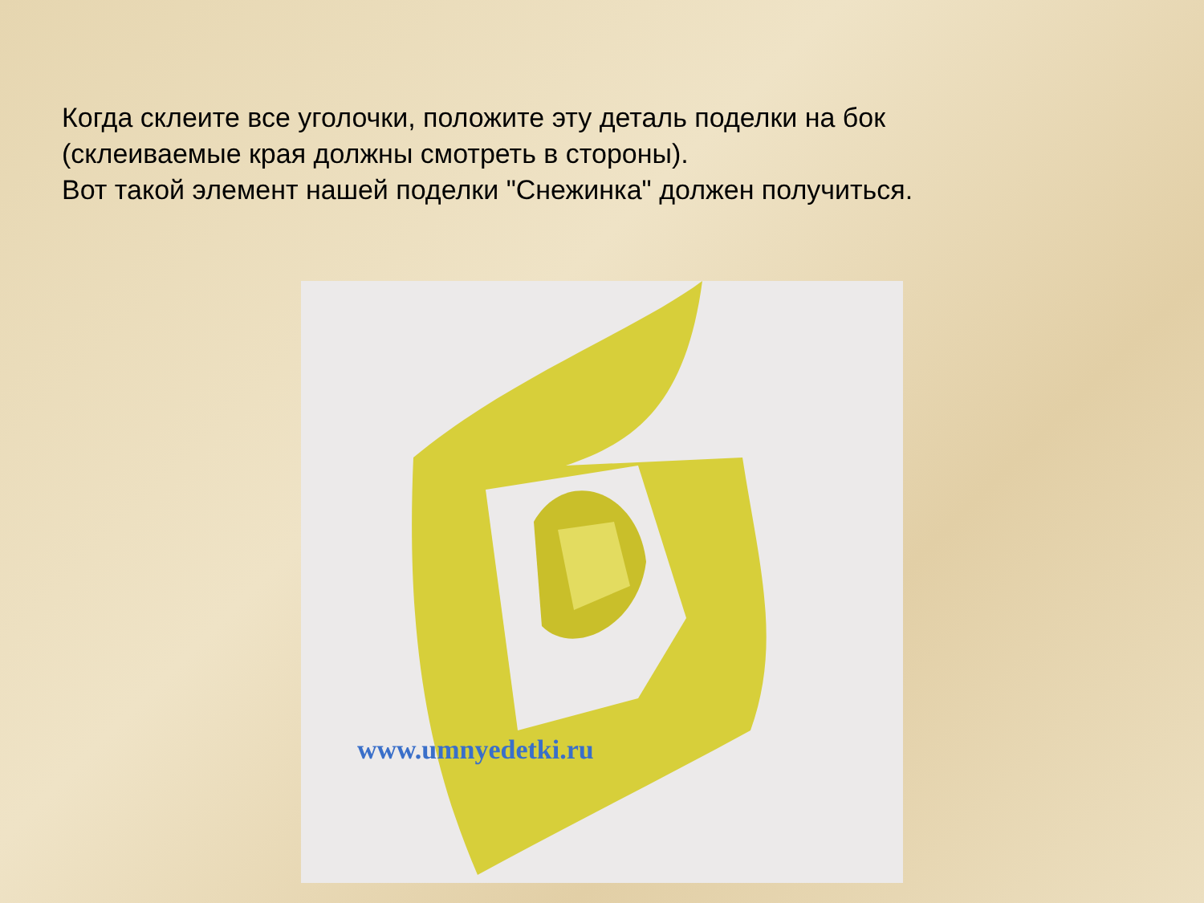Когда склеите все уголочки, положите эту деталь поделки на бок
(склеиваемые края должны смотреть в стороны).
Вот такой элемент нашей поделки "Снежинка" должен получиться.
www.umnyedetki.ru